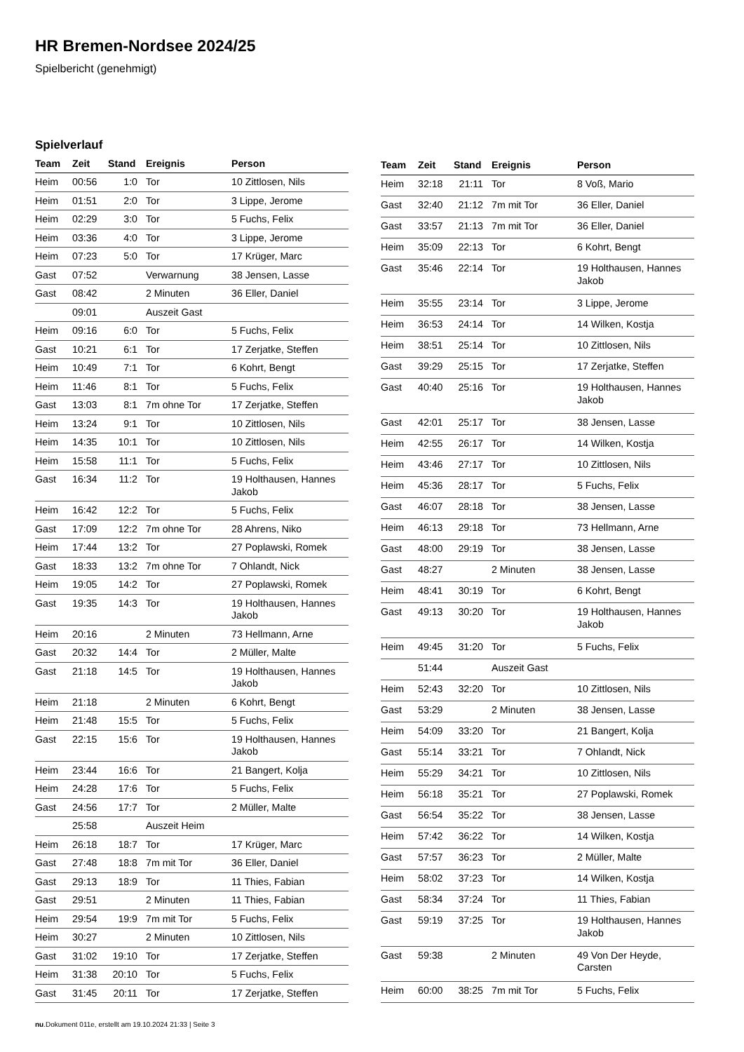HR Bremen-Nordsee 2024/25
Spielbericht (genehmigt)
Spielverlauf
| Team | Zeit | Stand | Ereignis | Person |
| --- | --- | --- | --- | --- |
| Heim | 00:56 | 1:0 | Tor | 10 Zittlosen, Nils |
| Heim | 01:51 | 2:0 | Tor | 3 Lippe, Jerome |
| Heim | 02:29 | 3:0 | Tor | 5 Fuchs, Felix |
| Heim | 03:36 | 4:0 | Tor | 3 Lippe, Jerome |
| Heim | 07:23 | 5:0 | Tor | 17 Krüger, Marc |
| Gast | 07:52 | | Verwarnung | 38 Jensen, Lasse |
| Gast | 08:42 | | 2 Minuten | 36 Eller, Daniel |
| | 09:01 | | Auszeit Gast | |
| Heim | 09:16 | 6:0 | Tor | 5 Fuchs, Felix |
| Gast | 10:21 | 6:1 | Tor | 17 Zerjatke, Steffen |
| Heim | 10:49 | 7:1 | Tor | 6 Kohrt, Bengt |
| Heim | 11:46 | 8:1 | Tor | 5 Fuchs, Felix |
| Gast | 13:03 | 8:1 | 7m ohne Tor | 17 Zerjatke, Steffen |
| Heim | 13:24 | 9:1 | Tor | 10 Zittlosen, Nils |
| Heim | 14:35 | 10:1 | Tor | 10 Zittlosen, Nils |
| Heim | 15:58 | 11:1 | Tor | 5 Fuchs, Felix |
| Gast | 16:34 | 11:2 | Tor | 19 Holthausen, Hannes Jakob |
| Heim | 16:42 | 12:2 | Tor | 5 Fuchs, Felix |
| Gast | 17:09 | 12:2 | 7m ohne Tor | 28 Ahrens, Niko |
| Heim | 17:44 | 13:2 | Tor | 27 Poplawski, Romek |
| Gast | 18:33 | 13:2 | 7m ohne Tor | 7 Ohlandt, Nick |
| Heim | 19:05 | 14:2 | Tor | 27 Poplawski, Romek |
| Gast | 19:35 | 14:3 | Tor | 19 Holthausen, Hannes Jakob |
| Heim | 20:16 | | 2 Minuten | 73 Hellmann, Arne |
| Gast | 20:32 | 14:4 | Tor | 2 Müller, Malte |
| Gast | 21:18 | 14:5 | Tor | 19 Holthausen, Hannes Jakob |
| Heim | 21:18 | | 2 Minuten | 6 Kohrt, Bengt |
| Heim | 21:48 | 15:5 | Tor | 5 Fuchs, Felix |
| Gast | 22:15 | 15:6 | Tor | 19 Holthausen, Hannes Jakob |
| Heim | 23:44 | 16:6 | Tor | 21 Bangert, Kolja |
| Heim | 24:28 | 17:6 | Tor | 5 Fuchs, Felix |
| Gast | 24:56 | 17:7 | Tor | 2 Müller, Malte |
| | 25:58 | | Auszeit Heim | |
| Heim | 26:18 | 18:7 | Tor | 17 Krüger, Marc |
| Gast | 27:48 | 18:8 | 7m mit Tor | 36 Eller, Daniel |
| Gast | 29:13 | 18:9 | Tor | 11 Thies, Fabian |
| Gast | 29:51 | | 2 Minuten | 11 Thies, Fabian |
| Heim | 29:54 | 19:9 | 7m mit Tor | 5 Fuchs, Felix |
| Heim | 30:27 | | 2 Minuten | 10 Zittlosen, Nils |
| Gast | 31:02 | 19:10 | Tor | 17 Zerjatke, Steffen |
| Heim | 31:38 | 20:10 | Tor | 5 Fuchs, Felix |
| Gast | 31:45 | 20:11 | Tor | 17 Zerjatke, Steffen |
| Team | Zeit | Stand | Ereignis | Person |
| --- | --- | --- | --- | --- |
| Heim | 32:18 | 21:11 | Tor | 8 Voß, Mario |
| Gast | 32:40 | 21:12 | 7m mit Tor | 36 Eller, Daniel |
| Gast | 33:57 | 21:13 | 7m mit Tor | 36 Eller, Daniel |
| Heim | 35:09 | 22:13 | Tor | 6 Kohrt, Bengt |
| Gast | 35:46 | 22:14 | Tor | 19 Holthausen, Hannes Jakob |
| Heim | 35:55 | 23:14 | Tor | 3 Lippe, Jerome |
| Heim | 36:53 | 24:14 | Tor | 14 Wilken, Kostja |
| Heim | 38:51 | 25:14 | Tor | 10 Zittlosen, Nils |
| Gast | 39:29 | 25:15 | Tor | 17 Zerjatke, Steffen |
| Gast | 40:40 | 25:16 | Tor | 19 Holthausen, Hannes Jakob |
| Gast | 42:01 | 25:17 | Tor | 38 Jensen, Lasse |
| Heim | 42:55 | 26:17 | Tor | 14 Wilken, Kostja |
| Heim | 43:46 | 27:17 | Tor | 10 Zittlosen, Nils |
| Heim | 45:36 | 28:17 | Tor | 5 Fuchs, Felix |
| Gast | 46:07 | 28:18 | Tor | 38 Jensen, Lasse |
| Heim | 46:13 | 29:18 | Tor | 73 Hellmann, Arne |
| Gast | 48:00 | 29:19 | Tor | 38 Jensen, Lasse |
| Gast | 48:27 | | 2 Minuten | 38 Jensen, Lasse |
| Heim | 48:41 | 30:19 | Tor | 6 Kohrt, Bengt |
| Gast | 49:13 | 30:20 | Tor | 19 Holthausen, Hannes Jakob |
| Heim | 49:45 | 31:20 | Tor | 5 Fuchs, Felix |
| | 51:44 | | Auszeit Gast | |
| Heim | 52:43 | 32:20 | Tor | 10 Zittlosen, Nils |
| Gast | 53:29 | | 2 Minuten | 38 Jensen, Lasse |
| Heim | 54:09 | 33:20 | Tor | 21 Bangert, Kolja |
| Gast | 55:14 | 33:21 | Tor | 7 Ohlandt, Nick |
| Heim | 55:29 | 34:21 | Tor | 10 Zittlosen, Nils |
| Heim | 56:18 | 35:21 | Tor | 27 Poplawski, Romek |
| Gast | 56:54 | 35:22 | Tor | 38 Jensen, Lasse |
| Heim | 57:42 | 36:22 | Tor | 14 Wilken, Kostja |
| Gast | 57:57 | 36:23 | Tor | 2 Müller, Malte |
| Heim | 58:02 | 37:23 | Tor | 14 Wilken, Kostja |
| Gast | 58:34 | 37:24 | Tor | 11 Thies, Fabian |
| Gast | 59:19 | 37:25 | Tor | 19 Holthausen, Hannes Jakob |
| Gast | 59:38 | | 2 Minuten | 49 Von Der Heyde, Carsten |
| Heim | 60:00 | 38:25 | 7m mit Tor | 5 Fuchs, Felix |
nu.Dokument 011e, erstellt am 19.10.2024 21:33 | Seite 3